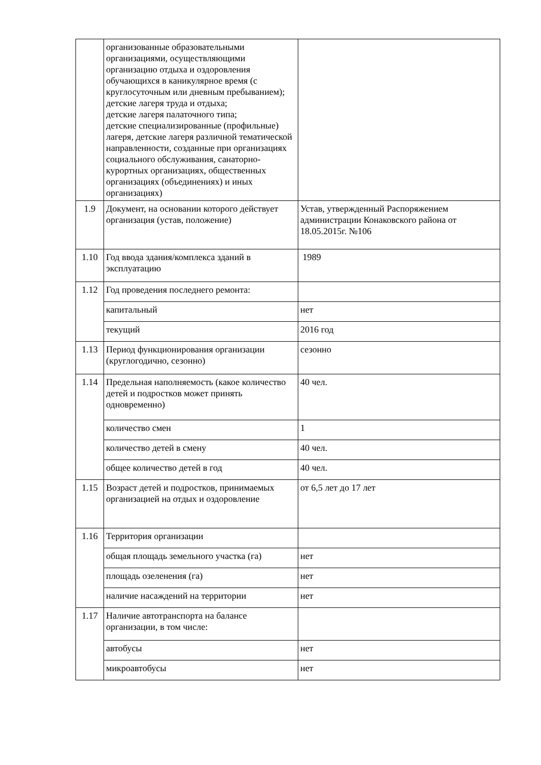| | организованные образовательными организациями, осуществляющими организацию отдыха и оздоровления обучающихся в каникулярное время (с круглосуточным или дневным пребыванием); детские лагеря труда и отдыха; детские лагеря палаточного типа; детские специализированные (профильные) лагеря, детские лагеря различной тематической направленности, созданные при организациях социального обслуживания, санаторно-курортных организациях, общественных организациях (объединениях) и иных организациях) | |
| 1.9 | Документ, на основании которого действует организация (устав, положение) | Устав, утвержденный Распоряжением администрации Конаковского района от 18.05.2015г. №106 |
| 1.10 | Год ввода здания/комплекса зданий в эксплуатацию | 1989 |
| 1.12 | Год проведения последнего ремонта: | |
| | капитальный | нет |
| | текущий | 2016 год |
| 1.13 | Период функционирования организации (круглогодично, сезонно) | сезонно |
| 1.14 | Предельная наполняемость (какое количество детей и подростков может принять одновременно) | 40 чел. |
| | количество смен | 1 |
| | количество детей в смену | 40 чел. |
| | общее количество детей в год | 40 чел. |
| 1.15 | Возраст детей и подростков, принимаемых организацией на отдых и оздоровление | от 6,5 лет до 17 лет |
| 1.16 | Территория организации | |
| | общая площадь земельного участка (га) | нет |
| | площадь озеленения (га) | нет |
| | наличие насаждений на территории | нет |
| 1.17 | Наличие автотранспорта на балансе организации, в том числе: | |
| | автобусы | нет |
| | микроавтобусы | нет |